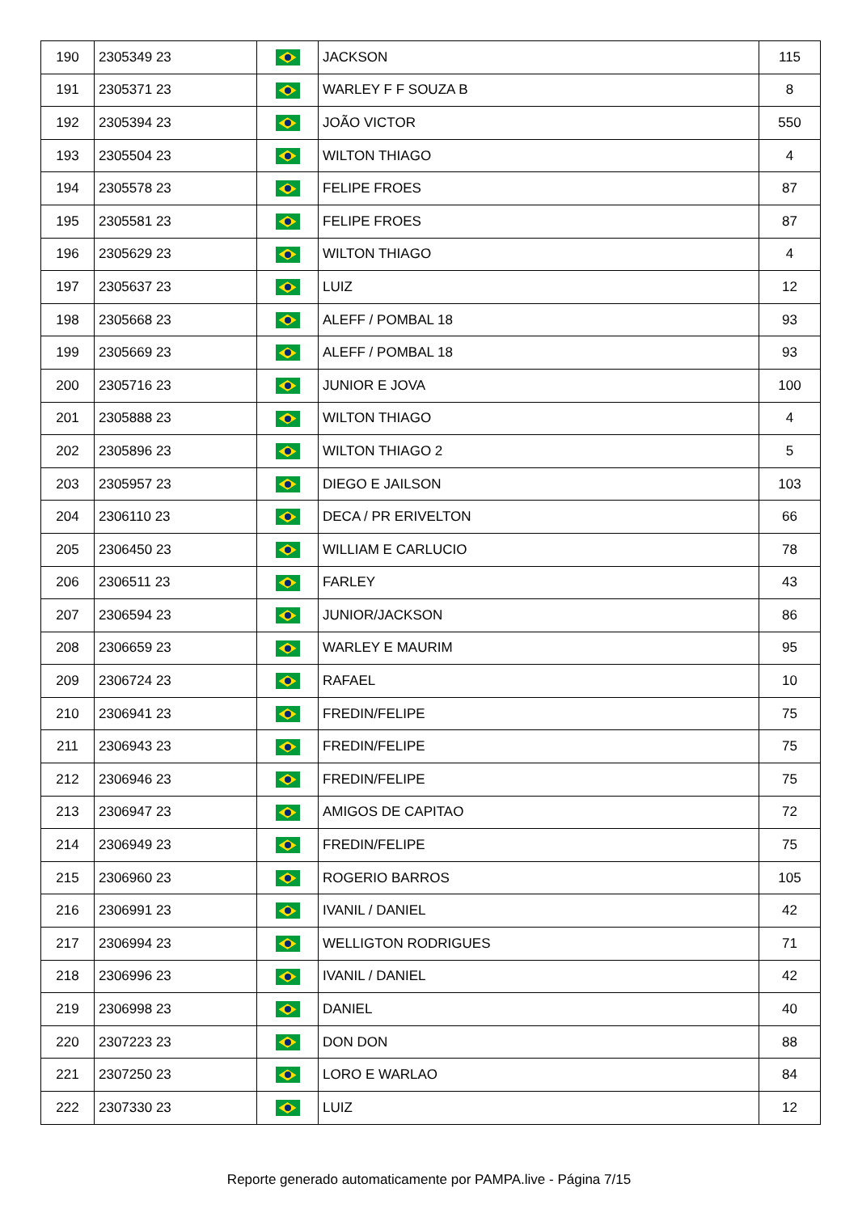| 190 | 2305349 23 | | JACKSON | 115 |
| 191 | 2305371 23 | | WARLEY F F SOUZA B | 8 |
| 192 | 2305394 23 | | JOÃO VICTOR | 550 |
| 193 | 2305504 23 | | WILTON THIAGO | 4 |
| 194 | 2305578 23 | | FELIPE FROES | 87 |
| 195 | 2305581 23 | | FELIPE FROES | 87 |
| 196 | 2305629 23 | | WILTON THIAGO | 4 |
| 197 | 2305637 23 | | LUIZ | 12 |
| 198 | 2305668 23 | | ALEFF / POMBAL 18 | 93 |
| 199 | 2305669 23 | | ALEFF / POMBAL 18 | 93 |
| 200 | 2305716 23 | | JUNIOR E JOVA | 100 |
| 201 | 2305888 23 | | WILTON THIAGO | 4 |
| 202 | 2305896 23 | | WILTON THIAGO 2 | 5 |
| 203 | 2305957 23 | | DIEGO E JAILSON | 103 |
| 204 | 2306110 23 | | DECA / PR ERIVELTON | 66 |
| 205 | 2306450 23 | | WILLIAM E CARLUCIO | 78 |
| 206 | 2306511 23 | | FARLEY | 43 |
| 207 | 2306594 23 | | JUNIOR/JACKSON | 86 |
| 208 | 2306659 23 | | WARLEY E MAURIM | 95 |
| 209 | 2306724 23 | | RAFAEL | 10 |
| 210 | 2306941 23 | | FREDIN/FELIPE | 75 |
| 211 | 2306943 23 | | FREDIN/FELIPE | 75 |
| 212 | 2306946 23 | | FREDIN/FELIPE | 75 |
| 213 | 2306947 23 | | AMIGOS DE CAPITAO | 72 |
| 214 | 2306949 23 | | FREDIN/FELIPE | 75 |
| 215 | 2306960 23 | | ROGERIO BARROS | 105 |
| 216 | 2306991 23 | | IVANIL / DANIEL | 42 |
| 217 | 2306994 23 | | WELLIGTON RODRIGUES | 71 |
| 218 | 2306996 23 | | IVANIL / DANIEL | 42 |
| 219 | 2306998 23 | | DANIEL | 40 |
| 220 | 2307223 23 | | DON DON | 88 |
| 221 | 2307250 23 | | LORO E WARLAO | 84 |
| 222 | 2307330 23 | | LUIZ | 12 |
Reporte generado automaticamente por PAMPA.live - Página 7/15